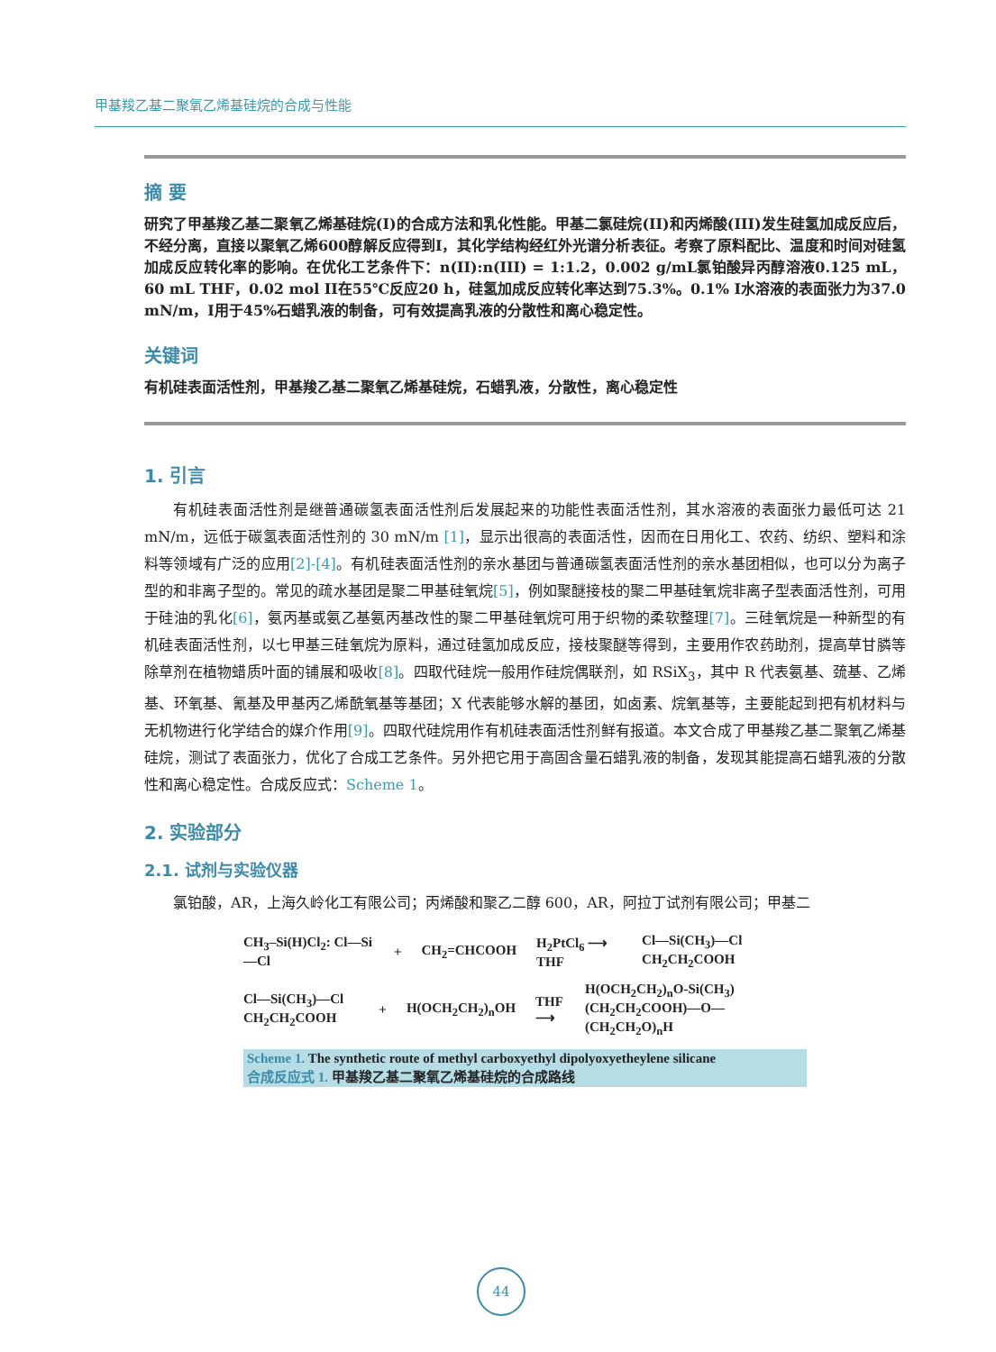甲基羧乙基二聚氧乙烯基硅烷的合成与性能
摘 要
研究了甲基羧乙基二聚氧乙烯基硅烷(I)的合成方法和乳化性能。甲基二氯硅烷(II)和丙烯酸(III)发生硅氢加成反应后，不经分离，直接以聚氧乙烯600醇解反应得到I，其化学结构经红外光谱分析表征。考察了原料配比、温度和时间对硅氢加成反应转化率的影响。在优化工艺条件下：n(II):n(III) = 1:1.2，0.002 g/mL氯铂酸异丙醇溶液0.125 mL，60 mL THF，0.02 mol II在55℃反应20 h，硅氢加成反应转化率达到75.3%。0.1% I水溶液的表面张力为37.0 mN/m，I用于45%石蜡乳液的制备，可有效提高乳液的分散性和离心稳定性。
关键词
有机硅表面活性剂，甲基羧乙基二聚氧乙烯基硅烷，石蜡乳液，分散性，离心稳定性
1. 引言
有机硅表面活性剂是继普通碳氢表面活性剂后发展起来的功能性表面活性剂，其水溶液的表面张力最低可达 21 mN/m，远低于碳氢表面活性剂的 30 mN/m [1]，显示出很高的表面活性，因而在日用化工、农药、纺织、塑料和涂料等领域有广泛的应用[2]-[4]。有机硅表面活性剂的亲水基团与普通碳氢表面活性剂的亲水基团相似，也可以分为离子型的和非离子型的。常见的疏水基团是聚二甲基硅氧烷[5]，例如聚醚接枝的聚二甲基硅氧烷非离子型表面活性剂，可用于硅油的乳化[6]，氨丙基或氨乙基氨丙基改性的聚二甲基硅氧烷可用于织物的柔软整理[7]。三硅氧烷是一种新型的有机硅表面活性剂，以七甲基三硅氧烷为原料，通过硅氢加成反应，接枝聚醚等得到，主要用作农药助剂，提高草甘膦等除草剂在植物蜡质叶面的铺展和吸收[8]。四取代硅烷一般用作硅烷偶联剂，如 RSiX<sub>3</sub>，其中 R 代表氨基、巯基、乙烯基、环氧基、氰基及甲基丙乙烯酰氧基等基团；X 代表能够水解的基团，如卤素、烷氧基等，主要能起到把有机材料与无机物进行化学结合的媒介作用[9]。四取代硅烷用作有机硅表面活性剂鲜有报道。本文合成了甲基羧乙基二聚氧乙烯基硅烷，测试了表面张力，优化了合成工艺条件。另外把它用于高固含量石蜡乳液的制备，发现其能提高石蜡乳液的分散性和离心稳定性。合成反应式：Scheme 1。
2. 实验部分
2.1. 试剂与实验仪器
氯铂酸，AR，上海久岭化工有限公司；丙烯酸和聚乙二醇 600，AR，阿拉丁试剂有限公司；甲基二
CH<sub>3</sub>–Si(H)Cl<sub>2</sub>: Cl—Si—Cl + CH<sub>2</sub>=CHCOOH H<sub>2</sub>PtCl<sub>6</sub> ⟶ THF Cl—Si(CH<sub>3</sub>)—Cl CH<sub>2</sub>CH<sub>2</sub>COOH
Cl—Si(CH<sub>3</sub>)—Cl CH<sub>2</sub>CH<sub>2</sub>COOH + H(OCH<sub>2</sub>CH<sub>2</sub>)<sub>n</sub>OH THF ⟶ H(OCH<sub>2</sub>CH<sub>2</sub>)<sub>n</sub>O-Si(CH<sub>3</sub>)(CH<sub>2</sub>CH<sub>2</sub>COOH)—O—(CH<sub>2</sub>CH<sub>2</sub>O)<sub>n</sub>H
Scheme 1. The synthetic route of methyl carboxyethyl dipolyoxyetheylene silicane
合成反应式 1. 甲基羧乙基二聚氧乙烯基硅烷的合成路线
44